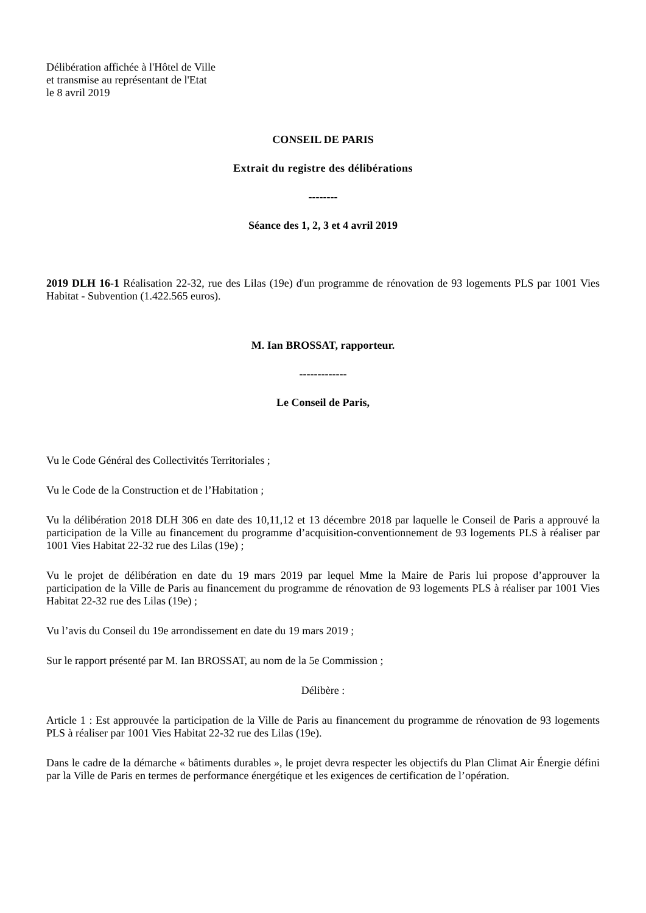Délibération affichée à l'Hôtel de Ville
et transmise au représentant de l'Etat
le 8 avril 2019
CONSEIL DE PARIS
Extrait du registre des délibérations
--------
Séance des 1, 2, 3 et 4 avril 2019
2019 DLH 16-1 Réalisation 22-32, rue des Lilas (19e) d'un programme de rénovation de 93 logements PLS par 1001 Vies Habitat - Subvention (1.422.565 euros).
M. Ian BROSSAT, rapporteur.
-------------
Le Conseil de Paris,
Vu le Code Général des Collectivités Territoriales ;
Vu le Code de la Construction et de l’Habitation ;
Vu la délibération 2018 DLH 306 en date des 10,11,12 et 13 décembre 2018 par laquelle le Conseil de Paris a approuvé la participation de la Ville au financement du programme d’acquisition-conventionnement de 93 logements PLS à réaliser par 1001 Vies Habitat 22-32 rue des Lilas (19e) ;
Vu le projet de délibération en date du 19 mars 2019 par lequel Mme la Maire de Paris lui propose d’approuver la participation de la Ville de Paris au financement du programme de rénovation de 93 logements PLS à réaliser par 1001 Vies Habitat 22-32 rue des Lilas (19e) ;
Vu l’avis du Conseil du 19e arrondissement en date du 19 mars 2019 ;
Sur le rapport présenté par M. Ian BROSSAT, au nom de la 5e Commission ;
Délibère :
Article 1 : Est approuvée la participation de la Ville de Paris au financement du programme de rénovation de 93 logements PLS à réaliser par 1001 Vies Habitat 22-32 rue des Lilas (19e).
Dans le cadre de la démarche « bâtiments durables », le projet devra respecter les objectifs du Plan Climat Air Énergie défini par la Ville de Paris en termes de performance énergétique et les exigences de certification de l’opération.